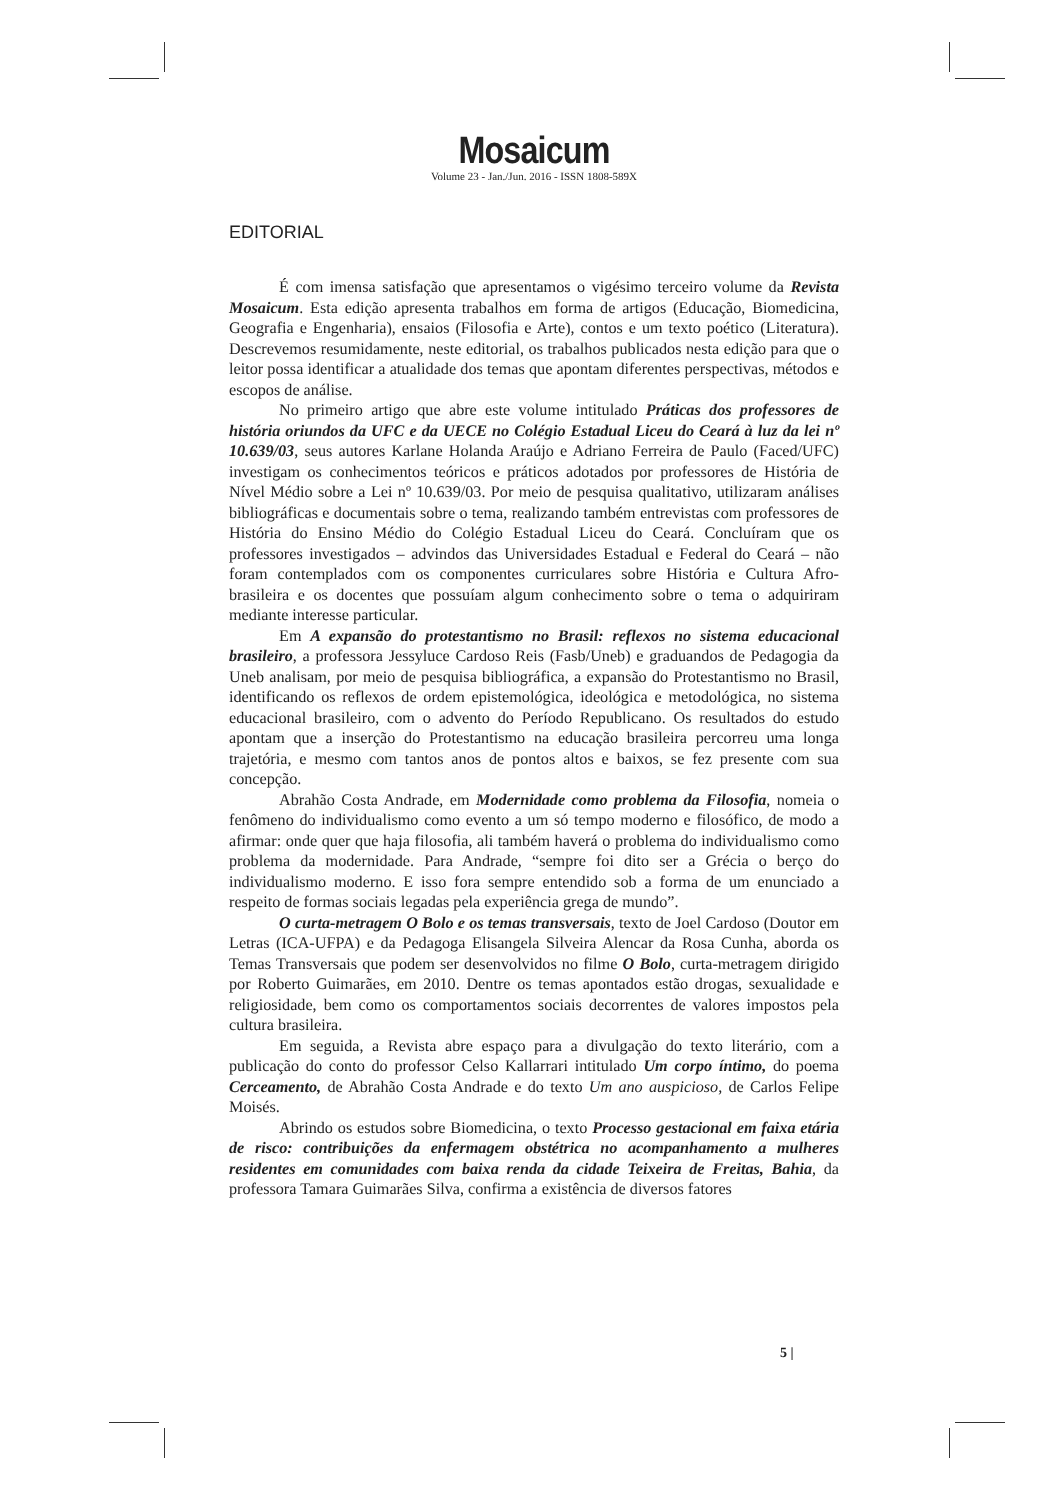Mosaicum
Volume 23 - Jan./Jun. 2016 - ISSN 1808-589X
EDITORIAL
É com imensa satisfação que apresentamos o vigésimo terceiro volume da Revista Mosaicum. Esta edição apresenta trabalhos em forma de artigos (Educação, Biomedicina, Geografia e Engenharia), ensaios (Filosofia e Arte), contos e um texto poético (Literatura). Descrevemos resumidamente, neste editorial, os trabalhos publicados nesta edição para que o leitor possa identificar a atualidade dos temas que apontam diferentes perspectivas, métodos e escopos de análise.
No primeiro artigo que abre este volume intitulado Práticas dos professores de história oriundos da UFC e da UECE no Colégio Estadual Liceu do Ceará à luz da lei nº 10.639/03, seus autores Karlane Holanda Araújo e Adriano Ferreira de Paulo (Faced/UFC) investigam os conhecimentos teóricos e práticos adotados por professores de História de Nível Médio sobre a Lei nº 10.639/03. Por meio de pesquisa qualitativo, utilizaram análises bibliográficas e documentais sobre o tema, realizando também entrevistas com professores de História do Ensino Médio do Colégio Estadual Liceu do Ceará. Concluíram que os professores investigados – advindos das Universidades Estadual e Federal do Ceará – não foram contemplados com os componentes curriculares sobre História e Cultura Afro-brasileira e os docentes que possuíam algum conhecimento sobre o tema o adquiriram mediante interesse particular.
Em A expansão do protestantismo no Brasil: reflexos no sistema educacional brasileiro, a professora Jessyluce Cardoso Reis (Fasb/Uneb) e graduandos de Pedagogia da Uneb analisam, por meio de pesquisa bibliográfica, a expansão do Protestantismo no Brasil, identificando os reflexos de ordem epistemológica, ideológica e metodológica, no sistema educacional brasileiro, com o advento do Período Republicano. Os resultados do estudo apontam que a inserção do Protestantismo na educação brasileira percorreu uma longa trajetória, e mesmo com tantos anos de pontos altos e baixos, se fez presente com sua concepção.
Abrahão Costa Andrade, em Modernidade como problema da Filosofia, nomeia o fenômeno do individualismo como evento a um só tempo moderno e filosófico, de modo a afirmar: onde quer que haja filosofia, ali também haverá o problema do individualismo como problema da modernidade. Para Andrade, “sempre foi dito ser a Grécia o berço do individualismo moderno. E isso fora sempre entendido sob a forma de um enunciado a respeito de formas sociais legadas pela experiência grega de mundo”.
O curta-metragem O Bolo e os temas transversais, texto de Joel Cardoso (Doutor em Letras (ICA-UFPA) e da Pedagoga Elisangela Silveira Alencar da Rosa Cunha, aborda os Temas Transversais que podem ser desenvolvidos no filme O Bolo, curta-metragem dirigido por Roberto Guimarães, em 2010. Dentre os temas apontados estão drogas, sexualidade e religiosidade, bem como os comportamentos sociais decorrentes de valores impostos pela cultura brasileira.
Em seguida, a Revista abre espaço para a divulgação do texto literário, com a publicação do conto do professor Celso Kallarrari intitulado Um corpo íntimo, do poema Cerceamento, de Abrahão Costa Andrade e do texto Um ano auspicioso, de Carlos Felipe Moisés.
Abrindo os estudos sobre Biomedicina, o texto Processo gestacional em faixa etária de risco: contribuições da enfermagem obstétrica no acompanhamento a mulheres residentes em comunidades com baixa renda da cidade Teixeira de Freitas, Bahia, da professora Tamara Guimarães Silva, confirma a existência de diversos fatores
5 |